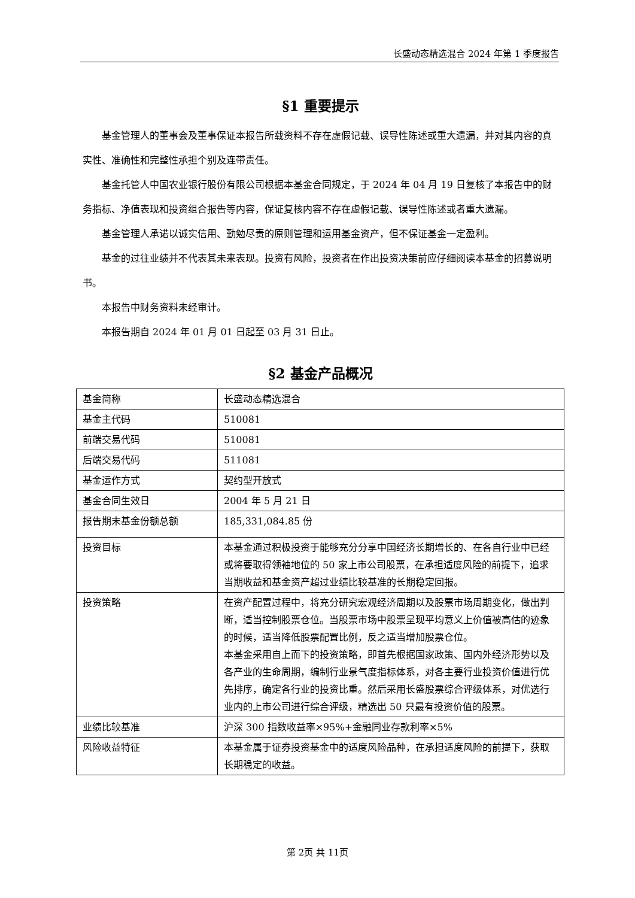长盛动态精选混合 2024 年第 1 季度报告
§1 重要提示
基金管理人的董事会及董事保证本报告所载资料不存在虚假记载、误导性陈述或重大遗漏，并对其内容的真实性、准确性和完整性承担个别及连带责任。
基金托管人中国农业银行股份有限公司根据本基金合同规定，于 2024 年 04 月 19 日复核了本报告中的财务指标、净值表现和投资组合报告等内容，保证复核内容不存在虚假记载、误导性陈述或者重大遗漏。
基金管理人承诺以诚实信用、勤勉尽责的原则管理和运用基金资产，但不保证基金一定盈利。
基金的过往业绩并不代表其未来表现。投资有风险，投资者在作出投资决策前应仔细阅读本基金的招募说明书。
本报告中财务资料未经审计。
本报告期自 2024 年 01 月 01 日起至 03 月 31 日止。
§2 基金产品概况
| 基金简称 | 长盛动态精选混合 |
| 基金主代码 | 510081 |
| 前端交易代码 | 510081 |
| 后端交易代码 | 511081 |
| 基金运作方式 | 契约型开放式 |
| 基金合同生效日 | 2004 年 5 月 21 日 |
| 报告期末基金份额总额 | 185,331,084.85 份 |
| 投资目标 | 本基金通过积极投资于能够充分分享中国经济长期增长的、在各自行业中已经或将要取得领袖地位的 50 家上市公司股票，在承担适度风险的前提下，追求当期收益和基金资产超过业绩比较基准的长期稳定回报。 |
| 投资策略 | 在资产配置过程中，将充分研究宏观经济周期以及股票市场周期变化，做出判断，适当控制股票仓位。当股票市场中股票呈现平均意义上价值被高估的迹象的时候，适当降低股票配置比例，反之适当增加股票仓位。 本基金采用自上而下的投资策略，即首先根据国家政策、国内外经济形势以及各产业的生命周期，编制行业景气度指标体系，对各主要行业投资价值进行优先排序，确定各行业的投资比重。然后采用长盛股票综合评级体系，对优选行业内的上市公司进行综合评级，精选出 50 只最有投资价值的股票。 |
| 业绩比较基准 | 沪深 300 指数收益率×95%+金融同业存款利率×5% |
| 风险收益特征 | 本基金属于证券投资基金中的适度风险品种，在承担适度风险的前提下，获取长期稳定的收益。 |
第 2页 共 11页